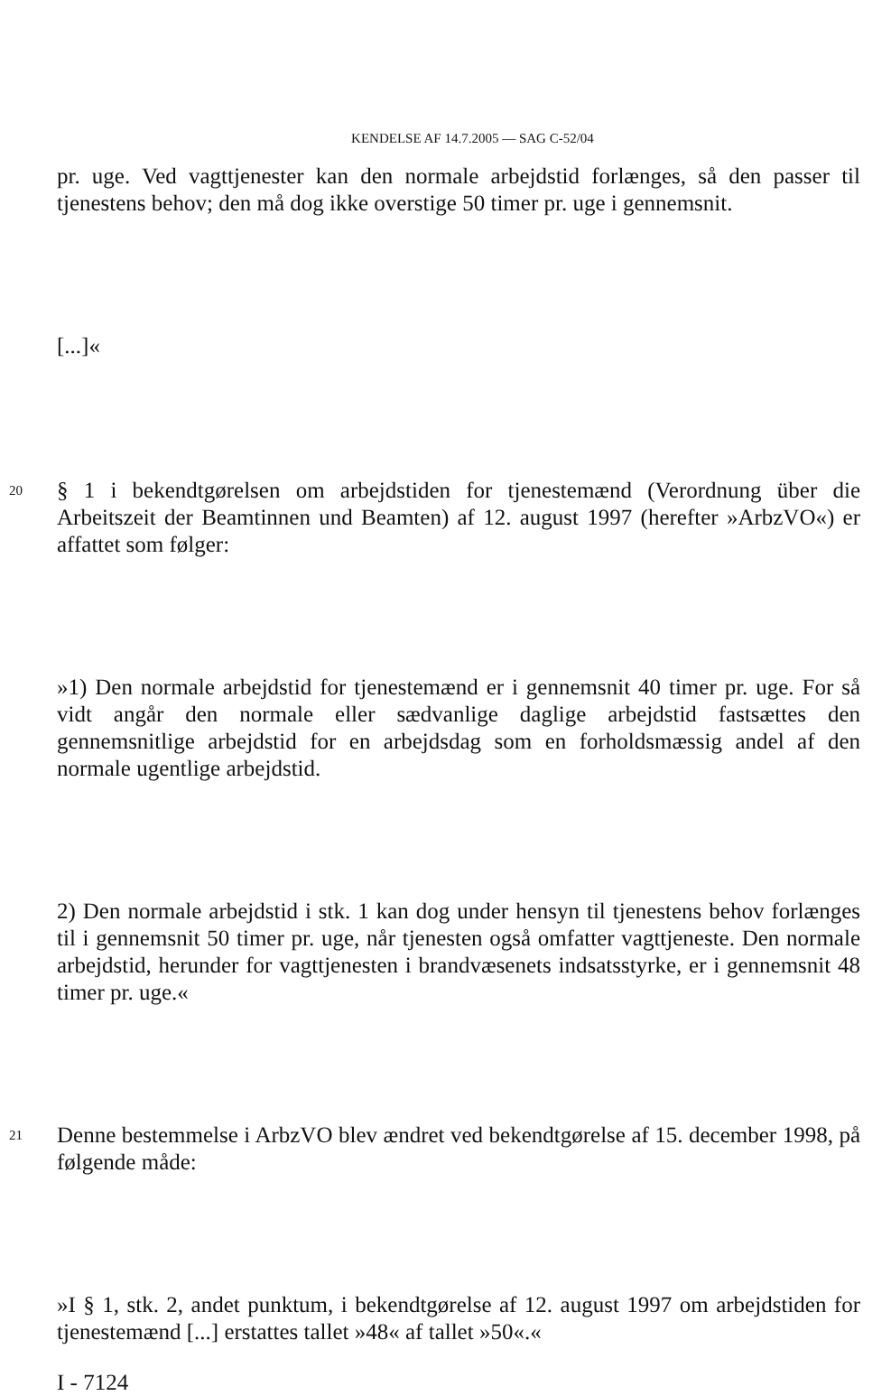KENDELSE AF 14.7.2005 — SAG C-52/04
pr. uge. Ved vagttjenester kan den normale arbejdstid forlænges, så den passer til tjenestens behov; den må dog ikke overstige 50 timer pr. uge i gennemsnit.
[...]«
20
§ 1 i bekendtgørelsen om arbejdstiden for tjenestemænd (Verordnung über die Arbeitszeit der Beamtinnen und Beamten) af 12. august 1997 (herefter »ArbzVO«) er affattet som følger:
»1) Den normale arbejdstid for tjenestemænd er i gennemsnit 40 timer pr. uge. For så vidt angår den normale eller sædvanlige daglige arbejdstid fastsættes den gennemsnitlige arbejdstid for en arbejdsdag som en forholdsmæssig andel af den normale ugentlige arbejdstid.
2) Den normale arbejdstid i stk. 1 kan dog under hensyn til tjenestens behov forlænges til i gennemsnit 50 timer pr. uge, når tjenesten også omfatter vagttjeneste. Den normale arbejdstid, herunder for vagttjenesten i brandvæsenets indsatsstyrke, er i gennemsnit 48 timer pr. uge.«
21
Denne bestemmelse i ArbzVO blev ændret ved bekendtgørelse af 15. december 1998, på følgende måde:
»I § 1, stk. 2, andet punktum, i bekendtgørelse af 12. august 1997 om arbejdstiden for tjenestemænd [...] erstattes tallet »48« af tallet »50«.«
I - 7124